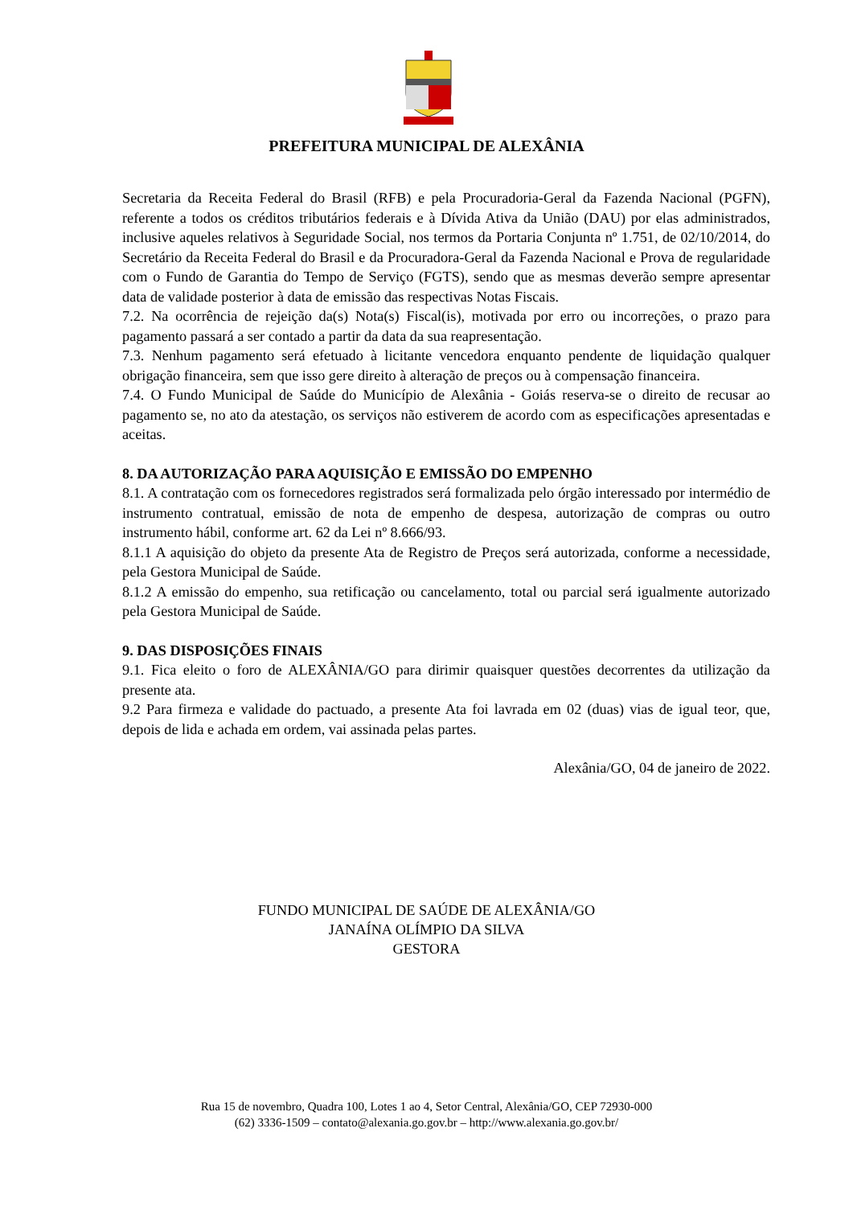PREFEITURA MUNICIPAL DE ALEXÂNIA
Secretaria da Receita Federal do Brasil (RFB) e pela Procuradoria-Geral da Fazenda Nacional (PGFN), referente a todos os créditos tributários federais e à Dívida Ativa da União (DAU) por elas administrados, inclusive aqueles relativos à Seguridade Social, nos termos da Portaria Conjunta nº 1.751, de 02/10/2014, do Secretário da Receita Federal do Brasil e da Procuradora-Geral da Fazenda Nacional e Prova de regularidade com o Fundo de Garantia do Tempo de Serviço (FGTS), sendo que as mesmas deverão sempre apresentar data de validade posterior à data de emissão das respectivas Notas Fiscais.
7.2. Na ocorrência de rejeição da(s) Nota(s) Fiscal(is), motivada por erro ou incorreções, o prazo para pagamento passará a ser contado a partir da data da sua reapresentação.
7.3. Nenhum pagamento será efetuado à licitante vencedora enquanto pendente de liquidação qualquer obrigação financeira, sem que isso gere direito à alteração de preços ou à compensação financeira.
7.4. O Fundo Municipal de Saúde do Município de Alexânia - Goiás reserva-se o direito de recusar ao pagamento se, no ato da atestação, os serviços não estiverem de acordo com as especificações apresentadas e aceitas.
8. DA AUTORIZAÇÃO PARA AQUISIÇÃO E EMISSÃO DO EMPENHO
8.1. A contratação com os fornecedores registrados será formalizada pelo órgão interessado por intermédio de instrumento contratual, emissão de nota de empenho de despesa, autorização de compras ou outro instrumento hábil, conforme art. 62 da Lei nº 8.666/93.
8.1.1 A aquisição do objeto da presente Ata de Registro de Preços será autorizada, conforme a necessidade, pela Gestora Municipal de Saúde.
8.1.2 A emissão do empenho, sua retificação ou cancelamento, total ou parcial será igualmente autorizado pela Gestora Municipal de Saúde.
9. DAS DISPOSIÇÕES FINAIS
9.1. Fica eleito o foro de ALEXÂNIA/GO para dirimir quaisquer questões decorrentes da utilização da presente ata.
9.2 Para firmeza e validade do pactuado, a presente Ata foi lavrada em 02 (duas) vias de igual teor, que, depois de lida e achada em ordem, vai assinada pelas partes.
Alexânia/GO, 04 de janeiro de 2022.
FUNDO MUNICIPAL DE SAÚDE DE ALEXÂNIA/GO
JANAÍNA OLÍMPIO DA SILVA
GESTORA
Rua 15 de novembro, Quadra 100, Lotes 1 ao 4, Setor Central, Alexânia/GO, CEP 72930-000
(62) 3336-1509 – contato@alexania.go.gov.br – http://www.alexania.go.gov.br/